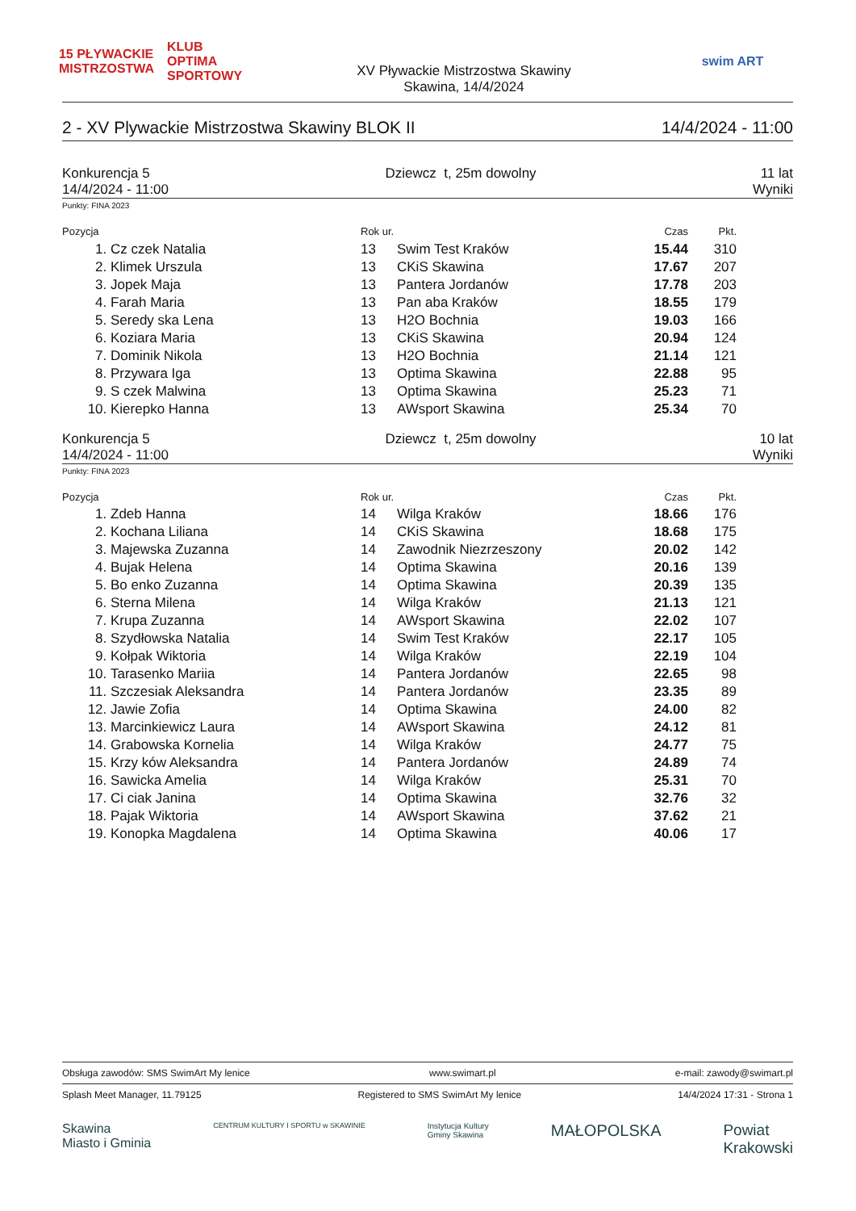15 PŁYWACKIE MISTRZOSTWA
KLUB OPTIMA SPORTOWY
XV Pływackie Mistrzostwa Skawiny
Skawina, 14/4/2024
swim ART
2 - XV Plywackie Mistrzostwa Skawiny BLOK II 14/4/2024 - 11:00
Konkurencja 5
14/4/2024 - 11:00
Dziewcz t, 25m dowolny 11 lat
Wyniki
Punkty: FINA 2023
| Pozycja | | Rok ur. | | Czas | Pkt. | |
| --- | --- | --- | --- | --- | --- | --- |
| 1. | Cz czek Natalia | 13 | Swim Test Kraków | 15.44 | 310 | |
| 2. | Klimek Urszula | 13 | CKiS Skawina | 17.67 | 207 | |
| 3. | Jopek Maja | 13 | Pantera Jordanów | 17.78 | 203 | |
| 4. | Farah Maria | 13 | Pan aba Kraków | 18.55 | 179 | |
| 5. | Seredy ska Lena | 13 | H2O Bochnia | 19.03 | 166 | |
| 6. | Koziara Maria | 13 | CKiS Skawina | 20.94 | 124 | |
| 7. | Dominik Nikola | 13 | H2O Bochnia | 21.14 | 121 | |
| 8. | Przywara Iga | 13 | Optima Skawina | 22.88 | 95 | |
| 9. | S czek Malwina | 13 | Optima Skawina | 25.23 | 71 | |
| 10. | Kierepko Hanna | 13 | AWsport Skawina | 25.34 | 70 | |
Konkurencja 5
14/4/2024 - 11:00
Dziewcz t, 25m dowolny 10 lat
Wyniki
Punkty: FINA 2023
| Pozycja | | Rok ur. | | Czas | Pkt. | |
| --- | --- | --- | --- | --- | --- | --- |
| 1. | Zdeb Hanna | 14 | Wilga Kraków | 18.66 | 176 | |
| 2. | Kochana Liliana | 14 | CKiS Skawina | 18.68 | 175 | |
| 3. | Majewska Zuzanna | 14 | Zawodnik Niezrzeszony | 20.02 | 142 | |
| 4. | Bujak Helena | 14 | Optima Skawina | 20.16 | 139 | |
| 5. | Bo enko Zuzanna | 14 | Optima Skawina | 20.39 | 135 | |
| 6. | Sterna Milena | 14 | Wilga Kraków | 21.13 | 121 | |
| 7. | Krupa Zuzanna | 14 | AWsport Skawina | 22.02 | 107 | |
| 8. | Szydłowska Natalia | 14 | Swim Test Kraków | 22.17 | 105 | |
| 9. | Kołpak Wiktoria | 14 | Wilga Kraków | 22.19 | 104 | |
| 10. | Tarasenko Mariia | 14 | Pantera Jordanów | 22.65 | 98 | |
| 11. | Szczesiak Aleksandra | 14 | Pantera Jordanów | 23.35 | 89 | |
| 12. | Jawie Zofia | 14 | Optima Skawina | 24.00 | 82 | |
| 13. | Marcinkiewicz Laura | 14 | AWsport Skawina | 24.12 | 81 | |
| 14. | Grabowska Kornelia | 14 | Wilga Kraków | 24.77 | 75 | |
| 15. | Krzy ków Aleksandra | 14 | Pantera Jordanów | 24.89 | 74 | |
| 16. | Sawicka Amelia | 14 | Wilga Kraków | 25.31 | 70 | |
| 17. | Ci ciak Janina | 14 | Optima Skawina | 32.76 | 32 | |
| 18. | Pajak Wiktoria | 14 | AWsport Skawina | 37.62 | 21 | |
| 19. | Konopka Magdalena | 14 | Optima Skawina | 40.06 | 17 | |
Obsługa zawodów: SMS SwimArt My lenice www.swimart.pl e-mail: zawody@swimart.pl
Splash Meet Manager, 11.79125 Registered to SMS SwimArt My lenice 14/4/2024 17:31 - Strona 1
Skawina
Miasto i Gminia CENTRUM KULTURY I SPORTU w SKAWINIE Instytucja Kultury
Gminy Skawina MAŁOPOLSKA Powiat
Krakowski